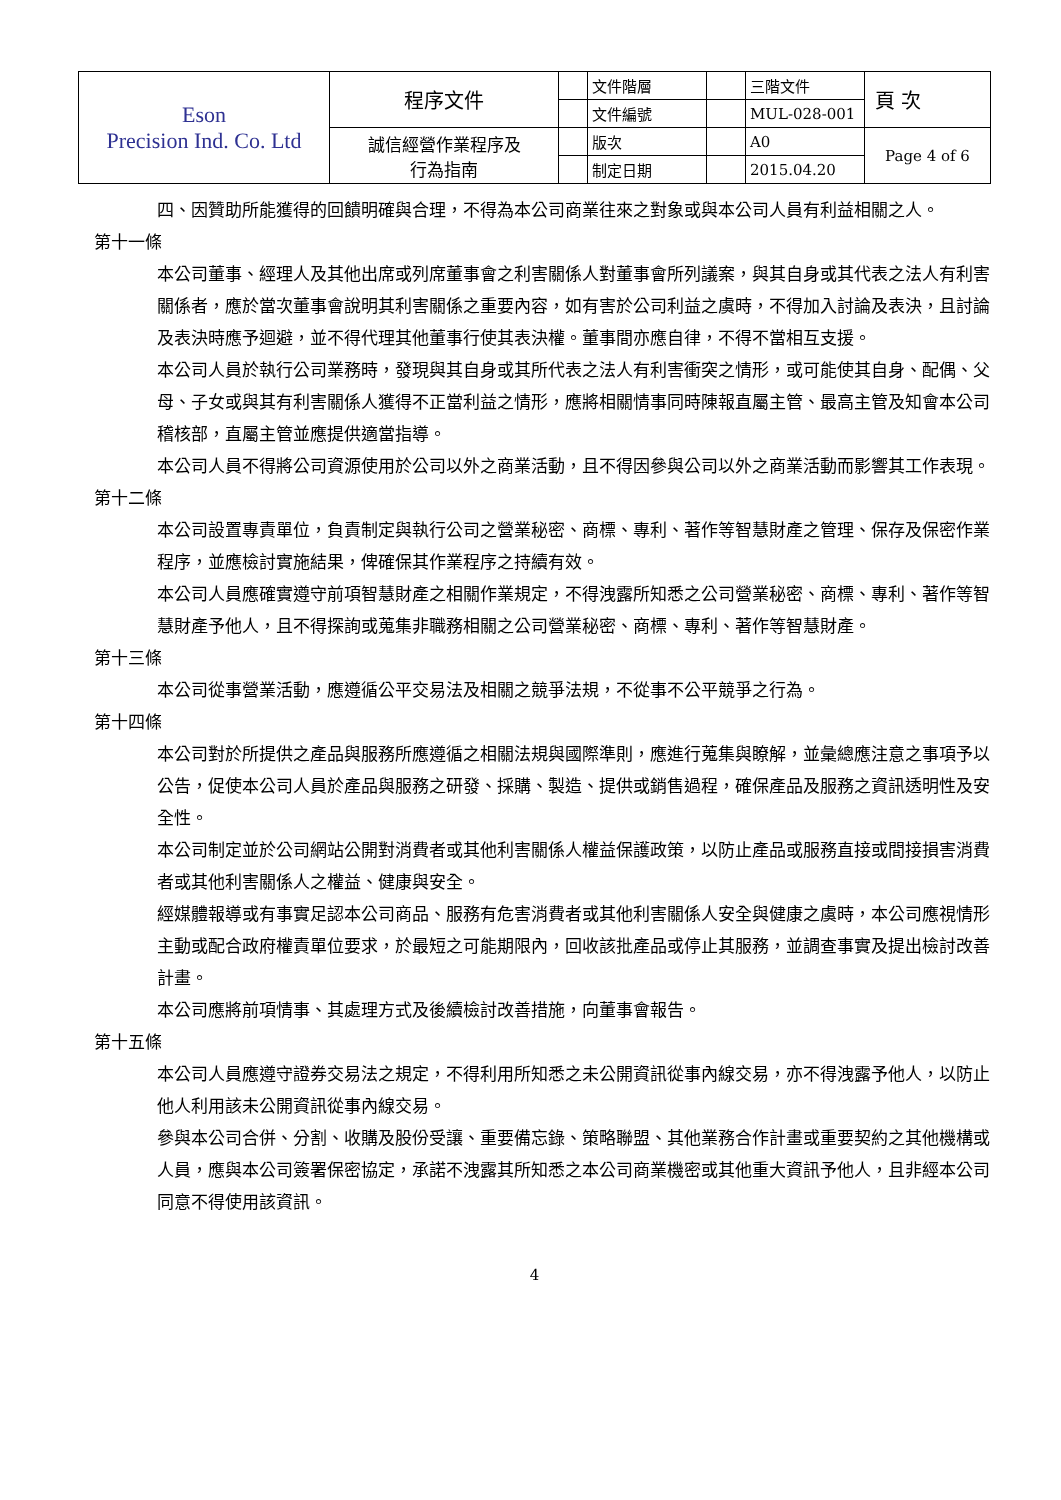| Eson Precision Ind. Co. Ltd | 程序文件 | | 文件階層 | | 三階文件 | 頁 次 |
| | | | 文件編號 | | MUL-028-001 | |
| | 誠信經營作業程序及 行為指南 | | 版次 | | A0 | Page 4 of 6 |
| | | | 制定日期 | | 2015.04.20 | |
四、因贊助所能獲得的回饋明確與合理，不得為本公司商業往來之對象或與本公司人員有利益相關之人。
第十一條
本公司董事、經理人及其他出席或列席董事會之利害關係人對董事會所列議案，與其自身或其代表之法人有利害關係者，應於當次董事會說明其利害關係之重要內容，如有害於公司利益之虞時，不得加入討論及表決，且討論及表決時應予迴避，並不得代理其他董事行使其表決權。董事間亦應自律，不得不當相互支援。
本公司人員於執行公司業務時，發現與其自身或其所代表之法人有利害衝突之情形，或可能使其自身、配偶、父母、子女或與其有利害關係人獲得不正當利益之情形，應將相關情事同時陳報直屬主管、最高主管及知會本公司稽核部，直屬主管並應提供適當指導。
本公司人員不得將公司資源使用於公司以外之商業活動，且不得因參與公司以外之商業活動而影響其工作表現。
第十二條
本公司設置專責單位，負責制定與執行公司之營業秘密、商標、專利、著作等智慧財產之管理、保存及保密作業程序，並應檢討實施結果，俾確保其作業程序之持續有效。
本公司人員應確實遵守前項智慧財產之相關作業規定，不得洩露所知悉之公司營業秘密、商標、專利、著作等智慧財產予他人，且不得探詢或蒐集非職務相關之公司營業秘密、商標、專利、著作等智慧財產。
第十三條
本公司從事營業活動，應遵循公平交易法及相關之競爭法規，不從事不公平競爭之行為。
第十四條
本公司對於所提供之產品與服務所應遵循之相關法規與國際準則，應進行蒐集與瞭解，並彙總應注意之事項予以公告，促使本公司人員於產品與服務之研發、採購、製造、提供或銷售過程，確保產品及服務之資訊透明性及安全性。
本公司制定並於公司網站公開對消費者或其他利害關係人權益保護政策，以防止產品或服務直接或間接損害消費者或其他利害關係人之權益、健康與安全。
經媒體報導或有事實足認本公司商品、服務有危害消費者或其他利害關係人安全與健康之虞時，本公司應視情形主動或配合政府權責單位要求，於最短之可能期限內，回收該批產品或停止其服務，並調查事實及提出檢討改善計畫。
本公司應將前項情事、其處理方式及後續檢討改善措施，向董事會報告。
第十五條
本公司人員應遵守證券交易法之規定，不得利用所知悉之未公開資訊從事內線交易，亦不得洩露予他人，以防止他人利用該未公開資訊從事內線交易。
參與本公司合併、分割、收購及股份受讓、重要備忘錄、策略聯盟、其他業務合作計畫或重要契約之其他機構或人員，應與本公司簽署保密協定，承諾不洩露其所知悉之本公司商業機密或其他重大資訊予他人，且非經本公司同意不得使用該資訊。
4